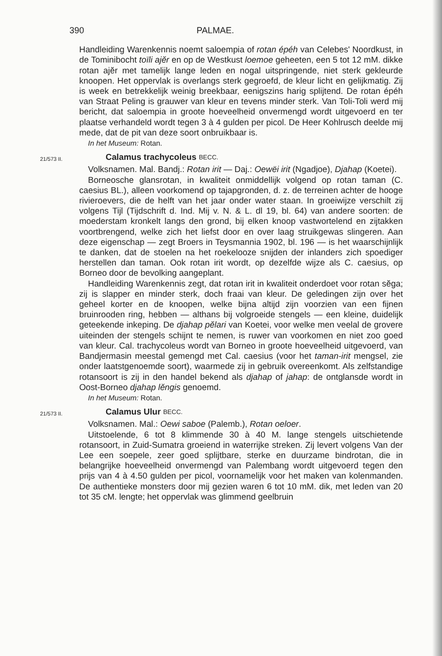390 PALMAE.
Handleiding Warenkennis noemt saloempia of rotan épéh van Celebes' Noordkust, in de Tominibocht toïli ajĕr en op de Westkust loemoe geheeten, een 5 tot 12 mM. dikke rotan ajĕr met tamelijk lange leden en nogal uitspringende, niet sterk gekleurde knoopen. Het oppervlak is overlangs sterk gegroefd, de kleur licht en gelijkmatig. Zij is week en betrekkelijk weinig breekbaar, eenigszins harig splijtend. De rotan épéh van Straat Peling is grauwer van kleur en tevens minder sterk. Van Toli-Toli werd mij bericht, dat saloempia in groote hoeveelheid onvermengd wordt uitgevoerd en ter plaatse verhandeld wordt tegen 3 à 4 gulden per picol. De Heer Kohlrusch deelde mij mede, dat de pit van deze soort onbruikbaar is.
In het Museum: Rotan.
21/573 II. Calamus trachycoleus BECC.
Volksnamen. Mal. Bandj.: Rotan irit — Daj.: Oewëi irit (Ngadjoe), Djahap (Koetei).
Borneosche glansrotan, in kwaliteit onmiddellijk volgend op rotan taman (C. caesius BL.), alleen voorkomend op tajapgronden, d. z. de terreinen achter de hooge rivieroevers, die de helft van het jaar onder water staan. In groeiwijze verschilt zij volgens Tijl (Tijdschrift d. Ind. Mij v. N. & L. dl 19, bl. 64) van andere soorten: de moederstam kronkelt langs den grond, bij elken knoop vastwortelend en zijtakken voortbrengend, welke zich het liefst door en over laag struikgewas slingeren. Aan deze eigenschap — zegt Broers in Teysmannia 1902, bl. 196 — is het waarschijnlijk te danken, dat de stoelen na het roekelooze snijden der inlanders zich spoediger herstellen dan taman. Ook rotan irit wordt, op dezelfde wijze als C. caesius, op Borneo door de bevolking aangeplant.
Handleiding Warenkennis zegt, dat rotan irit in kwaliteit onderdoet voor rotan sĕga; zij is slapper en minder sterk, doch fraai van kleur. De geledingen zijn over het geheel korter en de knoopen, welke bijna altijd zijn voorzien van een fijnen bruinrooden ring, hebben — althans bij volgroeide stengels — een kleine, duidelijk geteekende inkeping. De djahap pĕlari van Koetei, voor welke men veelal de grovere uiteinden der stengels schijnt te nemen, is ruwer van voorkomen en niet zoo goed van kleur. Cal. trachycoleus wordt van Borneo in groote hoeveelheid uitgevoerd, van Bandjermasin meestal gemengd met Cal. caesius (voor het taman-irit mengsel, zie onder laatstgenoemde soort), waarmede zij in gebruik overeenkomt. Als zelfstandige rotansoort is zij in den handel bekend als djahap of jahap: de ontglansde wordt in Oost-Borneo djahap lĕngis genoemd.
In het Museum: Rotan.
21/573 II. Calamus Ulur BECC.
Volksnamen. Mal.: Oewi saboe (Palemb.), Rotan oeloer.
Uitstoelende, 6 tot 8 klimmende 30 à 40 M. lange stengels uitschietende rotansoort, in Zuid-Sumatra groeiend in waterrijke streken. Zij levert volgens Van der Lee een soepele, zeer goed splijtbare, sterke en duurzame bindrotan, die in belangrijke hoeveelheid onvermengd van Palembang wordt uitgevoerd tegen den prijs van 4 à 4.50 gulden per picol, voornamelijk voor het maken van kolenmanden. De authentieke monsters door mij gezien waren 6 tot 10 mM. dik, met leden van 20 tot 35 cM. lengte; het oppervlak was glimmend geelbruin